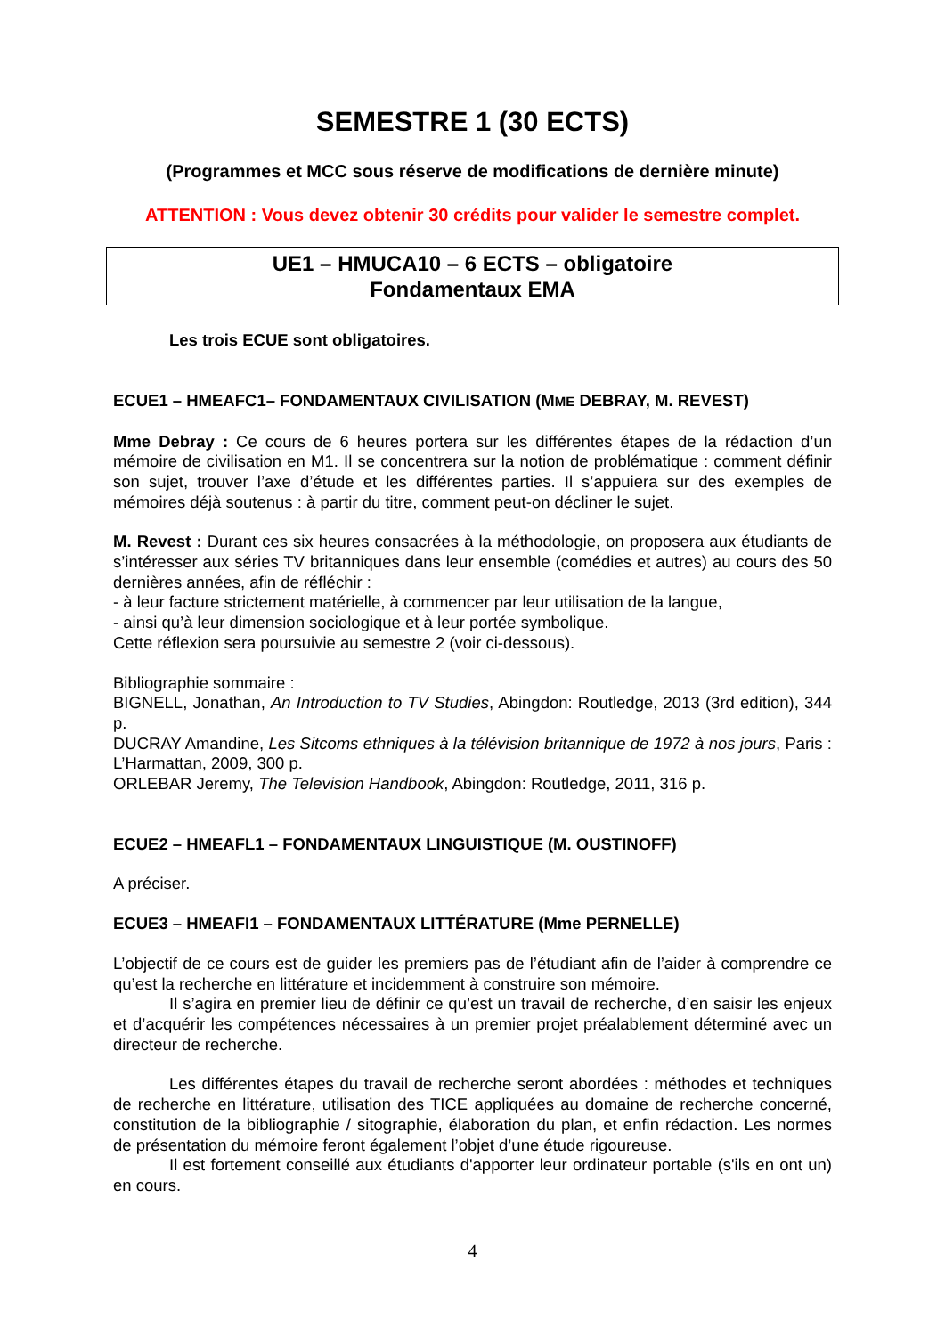SEMESTRE 1 (30 ECTS)
(Programmes et MCC sous réserve de modifications de dernière minute)
ATTENTION : Vous devez obtenir 30 crédits pour valider le semestre complet.
UE1 – HMUCA10 – 6 ECTS – obligatoire
Fondamentaux EMA
Les trois ECUE sont obligatoires.
ECUE1 – HMEAFC1– FONDAMENTAUX CIVILISATION (MME DEBRAY, M. REVEST)
Mme Debray : Ce cours de 6 heures portera sur les différentes étapes de la rédaction d’un mémoire de civilisation en M1. Il se concentrera sur la notion de problématique : comment définir son sujet, trouver l’axe d’étude et les différentes parties. Il s’appuiera sur des exemples de mémoires déjà soutenus : à partir du titre, comment peut-on décliner le sujet.
M. Revest : Durant ces six heures consacrées à la méthodologie, on proposera aux étudiants de s’intéresser aux séries TV britanniques dans leur ensemble (comédies et autres) au cours des 50 dernières années, afin de réfléchir :
- à leur facture strictement matérielle, à commencer par leur utilisation de la langue,
- ainsi qu’à leur dimension sociologique et à leur portée symbolique.
Cette réflexion sera poursuivie au semestre 2 (voir ci-dessous).
Bibliographie sommaire :
BIGNELL, Jonathan, An Introduction to TV Studies, Abingdon: Routledge, 2013 (3rd edition), 344 p.
DUCRAY Amandine, Les Sitcoms ethniques à la télévision britannique de 1972 à nos jours, Paris : L’Harmattan, 2009, 300 p.
ORLEBAR Jeremy, The Television Handbook, Abingdon: Routledge, 2011, 316 p.
ECUE2 – HMEAFL1 – FONDAMENTAUX LINGUISTIQUE (M. OUSTINOFF)
A préciser.
ECUE3 – HMEAFI1 – FONDAMENTAUX LITTÉRATURE (Mme PERNELLE)
L’objectif de ce cours est de guider les premiers pas de l’étudiant afin de l’aider à comprendre ce qu’est la recherche en littérature et incidemment à construire son mémoire.
Il s’agira en premier lieu de définir ce qu’est un travail de recherche, d’en saisir les enjeux et d’acquérir les compétences nécessaires à un premier projet préalablement déterminé avec un directeur de recherche.
Les différentes étapes du travail de recherche seront abordées : méthodes et techniques de recherche en littérature, utilisation des TICE appliquées au domaine de recherche concerné, constitution de la bibliographie / sitographie, élaboration du plan, et enfin rédaction. Les normes de présentation du mémoire feront également l’objet d’une étude rigoureuse.
Il est fortement conseillé aux étudiants d'apporter leur ordinateur portable (s'ils en ont un) en cours.
4